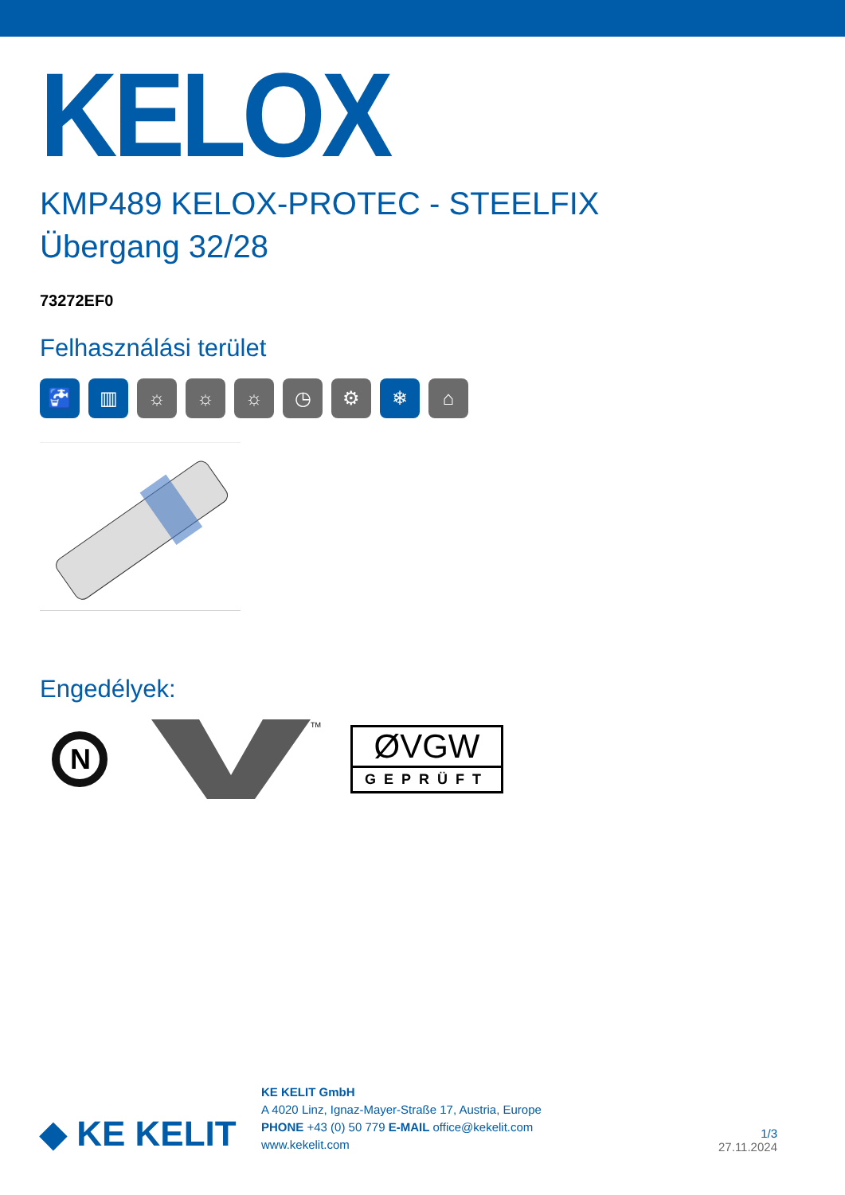KELOX
KMP489 KELOX-PROTEC - STEELFIX
Übergang 32/28
73272EF0
Felhasználási terület
🚰 ▥ ☼ ☼ ☼ ◷ ⚙ ❄ ⌂
Engedélyek:
N
TM
ØVGW
GEPRÜFT
◆ KE KELIT
KE KELIT GmbH
A 4020 Linz, Ignaz-Mayer-Straße 17, Austria, Europe
PHONE +43 (0) 50 779 E-MAIL office@kekelit.com
www.kekelit.com
1/3
27.11.2024